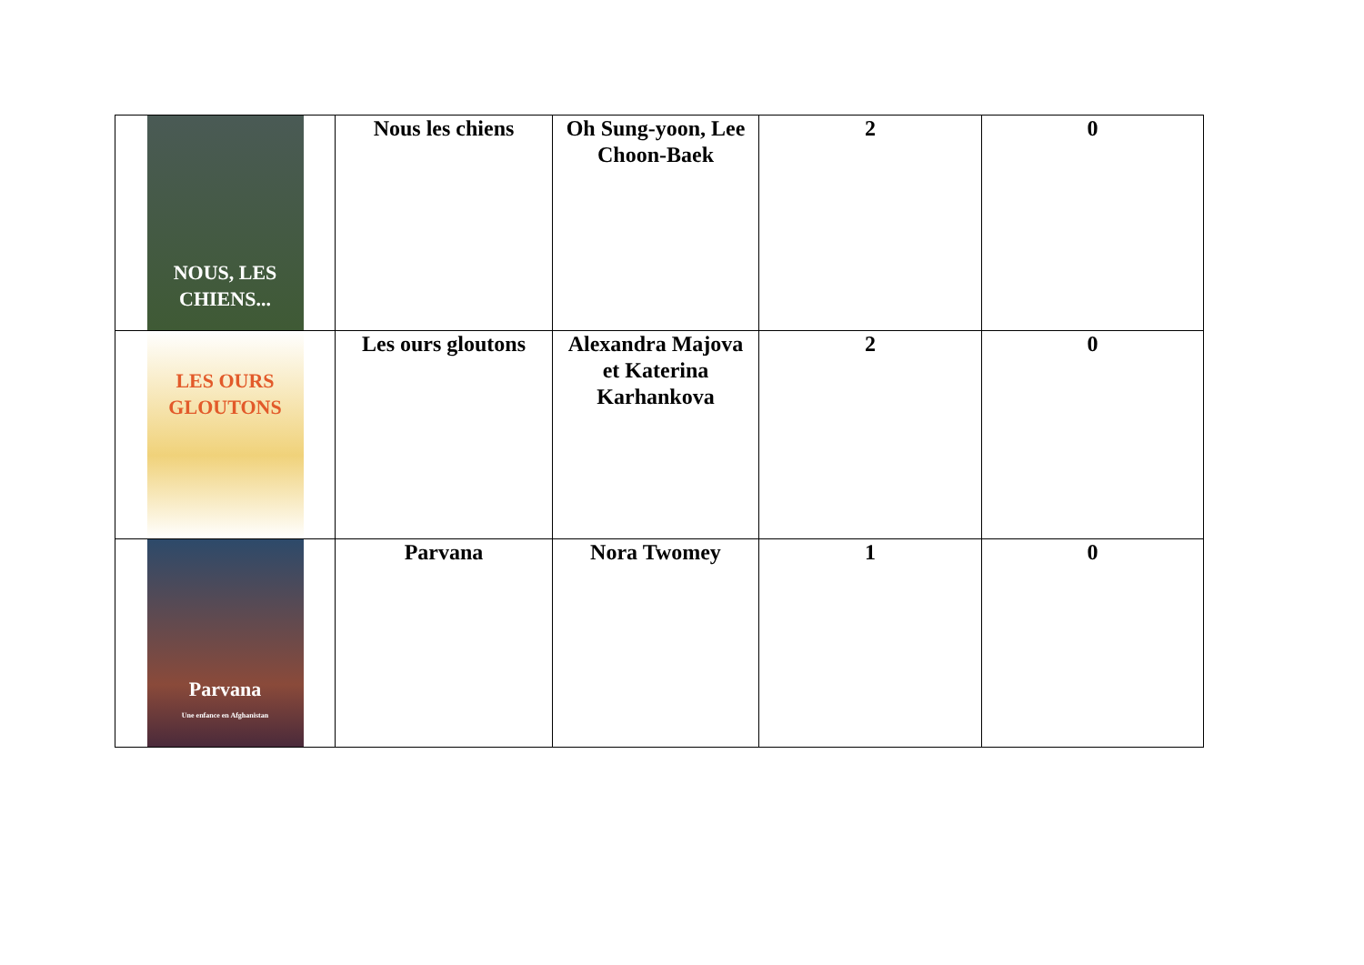| NOUS, LES CHIENS... | Nous les chiens | Oh Sung-yoon, Lee Choon-Baek | 2 | 0 |
| LES OURS GLOUTONS | Les ours gloutons | Alexandra Majova et Katerina Karhankova | 2 | 0 |
| Parvana Une enfance en Afghanistan | Parvana | Nora Twomey | 1 | 0 |